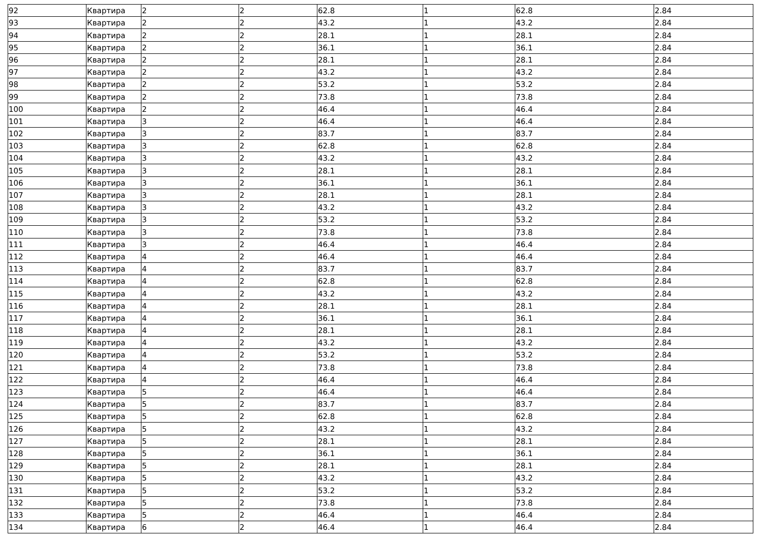| 92 | Квартира | 2 | 2 | 62.8 | 1 | 62.8 | 2.84 |
| 93 | Квартира | 2 | 2 | 43.2 | 1 | 43.2 | 2.84 |
| 94 | Квартира | 2 | 2 | 28.1 | 1 | 28.1 | 2.84 |
| 95 | Квартира | 2 | 2 | 36.1 | 1 | 36.1 | 2.84 |
| 96 | Квартира | 2 | 2 | 28.1 | 1 | 28.1 | 2.84 |
| 97 | Квартира | 2 | 2 | 43.2 | 1 | 43.2 | 2.84 |
| 98 | Квартира | 2 | 2 | 53.2 | 1 | 53.2 | 2.84 |
| 99 | Квартира | 2 | 2 | 73.8 | 1 | 73.8 | 2.84 |
| 100 | Квартира | 2 | 2 | 46.4 | 1 | 46.4 | 2.84 |
| 101 | Квартира | 3 | 2 | 46.4 | 1 | 46.4 | 2.84 |
| 102 | Квартира | 3 | 2 | 83.7 | 1 | 83.7 | 2.84 |
| 103 | Квартира | 3 | 2 | 62.8 | 1 | 62.8 | 2.84 |
| 104 | Квартира | 3 | 2 | 43.2 | 1 | 43.2 | 2.84 |
| 105 | Квартира | 3 | 2 | 28.1 | 1 | 28.1 | 2.84 |
| 106 | Квартира | 3 | 2 | 36.1 | 1 | 36.1 | 2.84 |
| 107 | Квартира | 3 | 2 | 28.1 | 1 | 28.1 | 2.84 |
| 108 | Квартира | 3 | 2 | 43.2 | 1 | 43.2 | 2.84 |
| 109 | Квартира | 3 | 2 | 53.2 | 1 | 53.2 | 2.84 |
| 110 | Квартира | 3 | 2 | 73.8 | 1 | 73.8 | 2.84 |
| 111 | Квартира | 3 | 2 | 46.4 | 1 | 46.4 | 2.84 |
| 112 | Квартира | 4 | 2 | 46.4 | 1 | 46.4 | 2.84 |
| 113 | Квартира | 4 | 2 | 83.7 | 1 | 83.7 | 2.84 |
| 114 | Квартира | 4 | 2 | 62.8 | 1 | 62.8 | 2.84 |
| 115 | Квартира | 4 | 2 | 43.2 | 1 | 43.2 | 2.84 |
| 116 | Квартира | 4 | 2 | 28.1 | 1 | 28.1 | 2.84 |
| 117 | Квартира | 4 | 2 | 36.1 | 1 | 36.1 | 2.84 |
| 118 | Квартира | 4 | 2 | 28.1 | 1 | 28.1 | 2.84 |
| 119 | Квартира | 4 | 2 | 43.2 | 1 | 43.2 | 2.84 |
| 120 | Квартира | 4 | 2 | 53.2 | 1 | 53.2 | 2.84 |
| 121 | Квартира | 4 | 2 | 73.8 | 1 | 73.8 | 2.84 |
| 122 | Квартира | 4 | 2 | 46.4 | 1 | 46.4 | 2.84 |
| 123 | Квартира | 5 | 2 | 46.4 | 1 | 46.4 | 2.84 |
| 124 | Квартира | 5 | 2 | 83.7 | 1 | 83.7 | 2.84 |
| 125 | Квартира | 5 | 2 | 62.8 | 1 | 62.8 | 2.84 |
| 126 | Квартира | 5 | 2 | 43.2 | 1 | 43.2 | 2.84 |
| 127 | Квартира | 5 | 2 | 28.1 | 1 | 28.1 | 2.84 |
| 128 | Квартира | 5 | 2 | 36.1 | 1 | 36.1 | 2.84 |
| 129 | Квартира | 5 | 2 | 28.1 | 1 | 28.1 | 2.84 |
| 130 | Квартира | 5 | 2 | 43.2 | 1 | 43.2 | 2.84 |
| 131 | Квартира | 5 | 2 | 53.2 | 1 | 53.2 | 2.84 |
| 132 | Квартира | 5 | 2 | 73.8 | 1 | 73.8 | 2.84 |
| 133 | Квартира | 5 | 2 | 46.4 | 1 | 46.4 | 2.84 |
| 134 | Квартира | 6 | 2 | 46.4 | 1 | 46.4 | 2.84 |